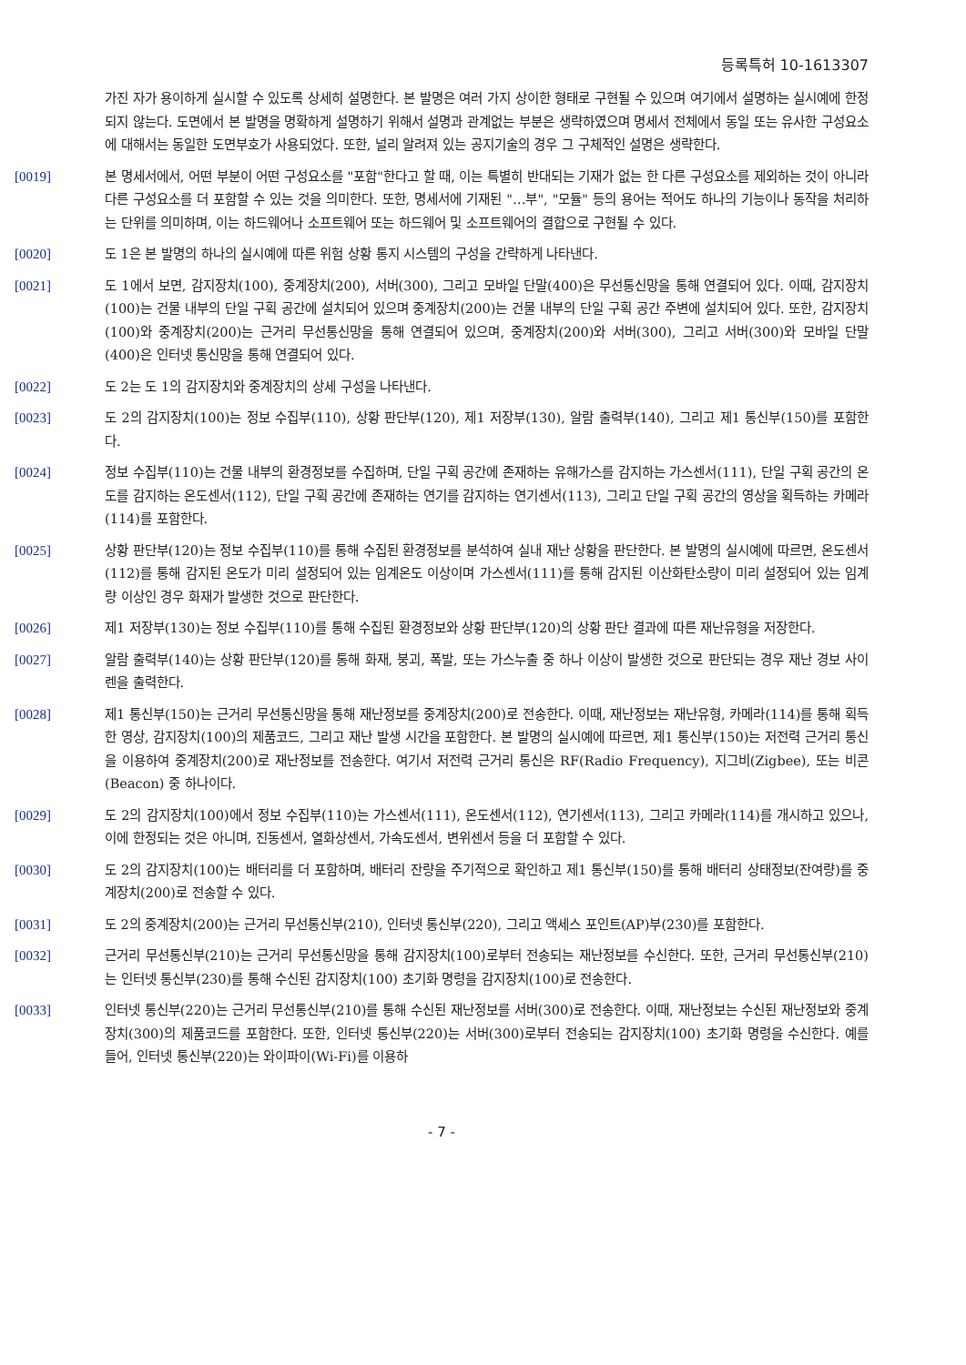등록특허 10-1613307
가진 자가 용이하게 실시할 수 있도록 상세히 설명한다. 본 발명은 여러 가지 상이한 형태로 구현될 수 있으며 여기에서 설명하는 실시예에 한정되지 않는다. 도면에서 본 발명을 명확하게 설명하기 위해서 설명과 관계없는 부분은 생략하였으며 명세서 전체에서 동일 또는 유사한 구성요소에 대해서는 동일한 도면부호가 사용되었다. 또한, 널리 알려져 있는 공지기술의 경우 그 구체적인 설명은 생략한다.
[0019] 본 명세서에서, 어떤 부분이 어떤 구성요소를 "포함"한다고 할 때, 이는 특별히 반대되는 기재가 없는 한 다른 구성요소를 제외하는 것이 아니라 다른 구성요소를 더 포함할 수 있는 것을 의미한다. 또한, 명세서에 기재된 "…부", "모듈" 등의 용어는 적어도 하나의 기능이나 동작을 처리하는 단위를 의미하며, 이는 하드웨어나 소프트웨어 또는 하드웨어 및 소프트웨어의 결합으로 구현될 수 있다.
[0020] 도 1은 본 발명의 하나의 실시예에 따른 위험 상황 통지 시스템의 구성을 간략하게 나타낸다.
[0021] 도 1에서 보면, 감지장치(100), 중계장치(200), 서버(300), 그리고 모바일 단말(400)은 무선통신망을 통해 연결되어 있다. 이때, 감지장치(100)는 건물 내부의 단일 구획 공간에 설치되어 있으며 중계장치(200)는 건물 내부의 단일 구획 공간 주변에 설치되어 있다. 또한, 감지장치(100)와 중계장치(200)는 근거리 무선통신망을 통해 연결되어 있으며, 중계장치(200)와 서버(300), 그리고 서버(300)와 모바일 단말(400)은 인터넷 통신망을 통해 연결되어 있다.
[0022] 도 2는 도 1의 감지장치와 중계장치의 상세 구성을 나타낸다.
[0023] 도 2의 감지장치(100)는 정보 수집부(110), 상황 판단부(120), 제1 저장부(130), 알람 출력부(140), 그리고 제1 통신부(150)를 포함한다.
[0024] 정보 수집부(110)는 건물 내부의 환경정보를 수집하며, 단일 구획 공간에 존재하는 유해가스를 감지하는 가스센서(111), 단일 구획 공간의 온도를 감지하는 온도센서(112), 단일 구획 공간에 존재하는 연기를 감지하는 연기센서(113), 그리고 단일 구획 공간의 영상을 획득하는 카메라(114)를 포함한다.
[0025] 상황 판단부(120)는 정보 수집부(110)를 통해 수집된 환경정보를 분석하여 실내 재난 상황을 판단한다. 본 발명의 실시예에 따르면, 온도센서(112)를 통해 감지된 온도가 미리 설정되어 있는 임계온도 이상이며 가스센서(111)를 통해 감지된 이산화탄소량이 미리 설정되어 있는 임계량 이상인 경우 화재가 발생한 것으로 판단한다.
[0026] 제1 저장부(130)는 정보 수집부(110)를 통해 수집된 환경정보와 상황 판단부(120)의 상황 판단 결과에 따른 재난유형을 저장한다.
[0027] 알람 출력부(140)는 상황 판단부(120)를 통해 화재, 붕괴, 폭발, 또는 가스누출 중 하나 이상이 발생한 것으로 판단되는 경우 재난 경보 사이렌을 출력한다.
[0028] 제1 통신부(150)는 근거리 무선통신망을 통해 재난정보를 중계장치(200)로 전송한다. 이때, 재난정보는 재난유형, 카메라(114)를 통해 획득한 영상, 감지장치(100)의 제품코드, 그리고 재난 발생 시간을 포함한다. 본 발명의 실시예에 따르면, 제1 통신부(150)는 저전력 근거리 통신을 이용하여 중계장치(200)로 재난정보를 전송한다. 여기서 저전력 근거리 통신은 RF(Radio Frequency), 지그비(Zigbee), 또는 비콘(Beacon) 중 하나이다.
[0029] 도 2의 감지장치(100)에서 정보 수집부(110)는 가스센서(111), 온도센서(112), 연기센서(113), 그리고 카메라(114)를 개시하고 있으나, 이에 한정되는 것은 아니며, 진동센서, 열화상센서, 가속도센서, 변위센서 등을 더 포함할 수 있다.
[0030] 도 2의 감지장치(100)는 배터리를 더 포함하며, 배터리 잔량을 주기적으로 확인하고 제1 통신부(150)를 통해 배터리 상태정보(잔여량)를 중계장치(200)로 전송할 수 있다.
[0031] 도 2의 중계장치(200)는 근거리 무선통신부(210), 인터넷 통신부(220), 그리고 액세스 포인트(AP)부(230)를 포함한다.
[0032] 근거리 무선통신부(210)는 근거리 무선통신망을 통해 감지장치(100)로부터 전송되는 재난정보를 수신한다. 또한, 근거리 무선통신부(210)는 인터넷 통신부(230)를 통해 수신된 감지장치(100) 초기화 명령을 감지장치(100)로 전송한다.
[0033] 인터넷 통신부(220)는 근거리 무선통신부(210)를 통해 수신된 재난정보를 서버(300)로 전송한다. 이때, 재난정보는 수신된 재난정보와 중계장치(300)의 제품코드를 포함한다. 또한, 인터넷 통신부(220)는 서버(300)로부터 전송되는 감지장치(100) 초기화 명령을 수신한다. 예를 들어, 인터넷 통신부(220)는 와이파이(Wi-Fi)를 이용하
- 7 -